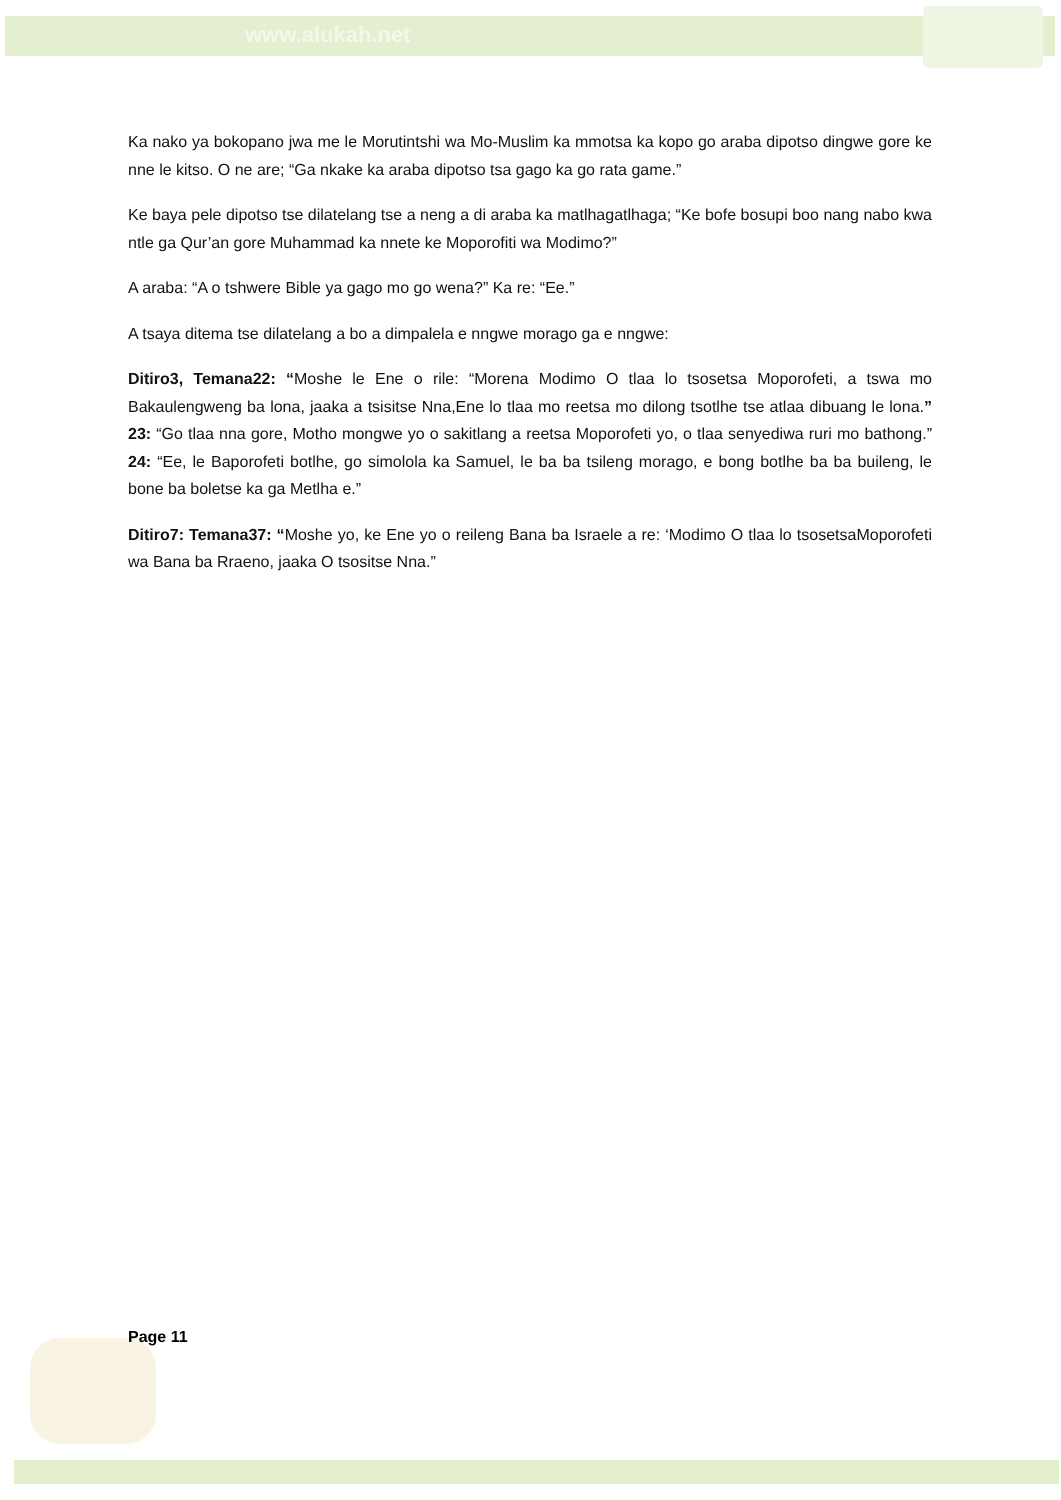www.alukah.net
Ka nako ya bokopano jwa me le Morutintshi wa Mo-Muslim ka mmotsa ka kopo go araba dipotso dingwe gore ke nne le kitso. O ne are; “Ga nkake ka araba dipotso tsa gago ka go rata game.”
Ke baya pele dipotso tse dilatelang tse a neng a di araba ka matlhagatlhaga; “Ke bofe bosupi boo nang nabo kwa ntle ga Qur’an gore Muhammad ka nnete ke Moporofiti wa Modimo?”
A araba: “A o tshwere Bible ya gago mo go wena?” Ka re: “Ee.”
A tsaya ditema tse dilatelang a bo a dimpalela e nngwe morago ga e nngwe:
Ditiro3, Temana22: “Moshe le Ene o rile: “Morena Modimo O tlaa lo tsosetsa Moporofeti, a tswa mo Bakaulengweng ba lona, jaaka a tsisitse Nna,Ene lo tlaa mo reetsa mo dilong tsotlhe tse atlaa dibuang le lona.” 23: “Go tlaa nna gore, Motho mongwe yo o sakitlang a reetsa Moporofeti yo, o tlaa senyediwa ruri mo bathong.” 24: “Ee, le Baporofeti botlhe, go simolola ka Samuel, le ba ba tsileng morago, e bong botlhe ba ba buileng, le bone ba boletse ka ga Metlha e.”
Ditiro7: Temana37: “Moshe yo, ke Ene yo o reileng Bana ba Israele a re: ‘Modimo O tlaa lo tsosetsaMoporofeti wa Bana ba Rraeno, jaaka O tsositse Nna.”
Page 11